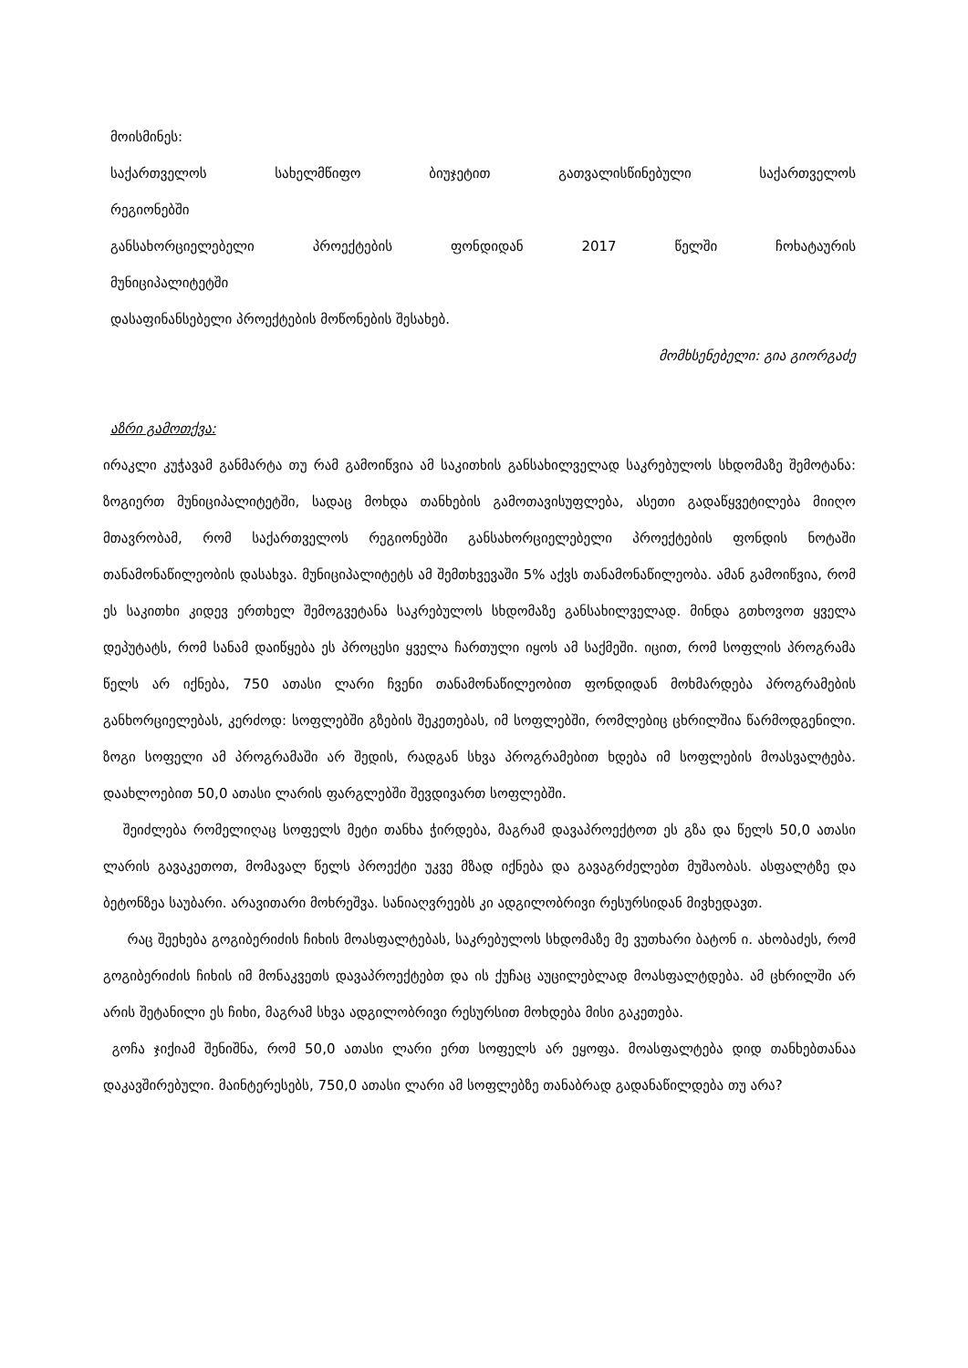მოისმინეს:
საქართველოს სახელმწიფო ბიუჯეტით გათვალისწინებული საქართველოს
რეგიონებში
განსახორციელებელი პროექტების ფონდიდან 2017 წელში ჩოხატაურის
მუნიციპალიტეტში
დასაფინანსებელი პროექტების მოწონების შესახებ.
მომხსენებელი: გია გიორგაძე
აზრი გამოთქვა:
ირაკლი კუჭავამ განმარტა თუ რამ გამოიწვია ამ საკითხის განსახილველად საკრებულოს სხდომაზე შემოტანა: ზოგიერთ მუნიციპალიტეტში, სადაც მოხდა თანხების გამოთავისუფლება, ასეთი გადაწყვეტილება მიიღო მთავრობამ, რომ საქართველოს რეგიონებში განსახორციელებელი პროექტების ფონდის ნოტაში თანამონაწილეობის დასახვა. მუნიციპალიტეტს ამ შემთხვევაში 5% აქვს თანამონაწილეობა. ამან გამოიწვია, რომ ეს საკითხი კიდევ ერთხელ შემოგვეტანა საკრებულოს სხდომაზე განსახილველად. მინდა გთხოვოთ ყველა დეპუტატს, რომ სანამ დაიწყება ეს პროცესი ყველა ჩართული იყოს ამ საქმეში. იცით, რომ სოფლის პროგრამა წელს არ იქნება, 750 ათასი ლარი ჩვენი თანამონაწილეობით ფონდიდან მოხმარდება პროგრამების განხორციელებას, კერძოდ: სოფლებში გზების შეკეთებას, იმ სოფლებში, რომლებიც ცხრილშია წარმოდგენილი. ზოგი სოფელი ამ პროგრამაში არ შედის, რადგან სხვა პროგრამებით ხდება იმ სოფლების მოასვალტება. დაახლოებით 50,0 ათასი ლარის ფარგლებში შევდივართ სოფლებში.
შეიძლება რომელიღაც სოფელს მეტი თანხა ჭირდება, მაგრამ დავაპროექტოთ ეს გზა და წელს 50,0 ათასი ლარის გავაკეთოთ, მომავალ წელს პროექტი უკვე მზად იქნება და გავაგრძელებთ მუშაობას. ასფალტზე და ბეტონზეა საუბარი. არავითარი მოხრეშვა. სანიაღვრეებს კი ადგილობრივი რესურსიდან მივხედავთ.
რაც შეეხება გოგიბერიძის ჩიხის მოასფალტებას, საკრებულოს სხდომაზე მე ვუთხარი ბატონ ი. ახობაძეს, რომ გოგიბერიძის ჩიხის იმ მონაკვეთს დავაპროექტებთ და ის ქუჩაც აუცილებლად მოასფალტდება. ამ ცხრილში არ არის შეტანილი ეს ჩიხი, მაგრამ სხვა ადგილობრივი რესურსით მოხდება მისი გაკეთება.
გოჩა ჯიქიამ შენიშნა, რომ 50,0 ათასი ლარი ერთ სოფელს არ ეყოფა. მოასფალტება დიდ თანხებთანაა დაკავშირებული. მაინტერესებს, 750,0 ათასი ლარი ამ სოფლებზე თანაბრად გადანაწილდება თუ არა?